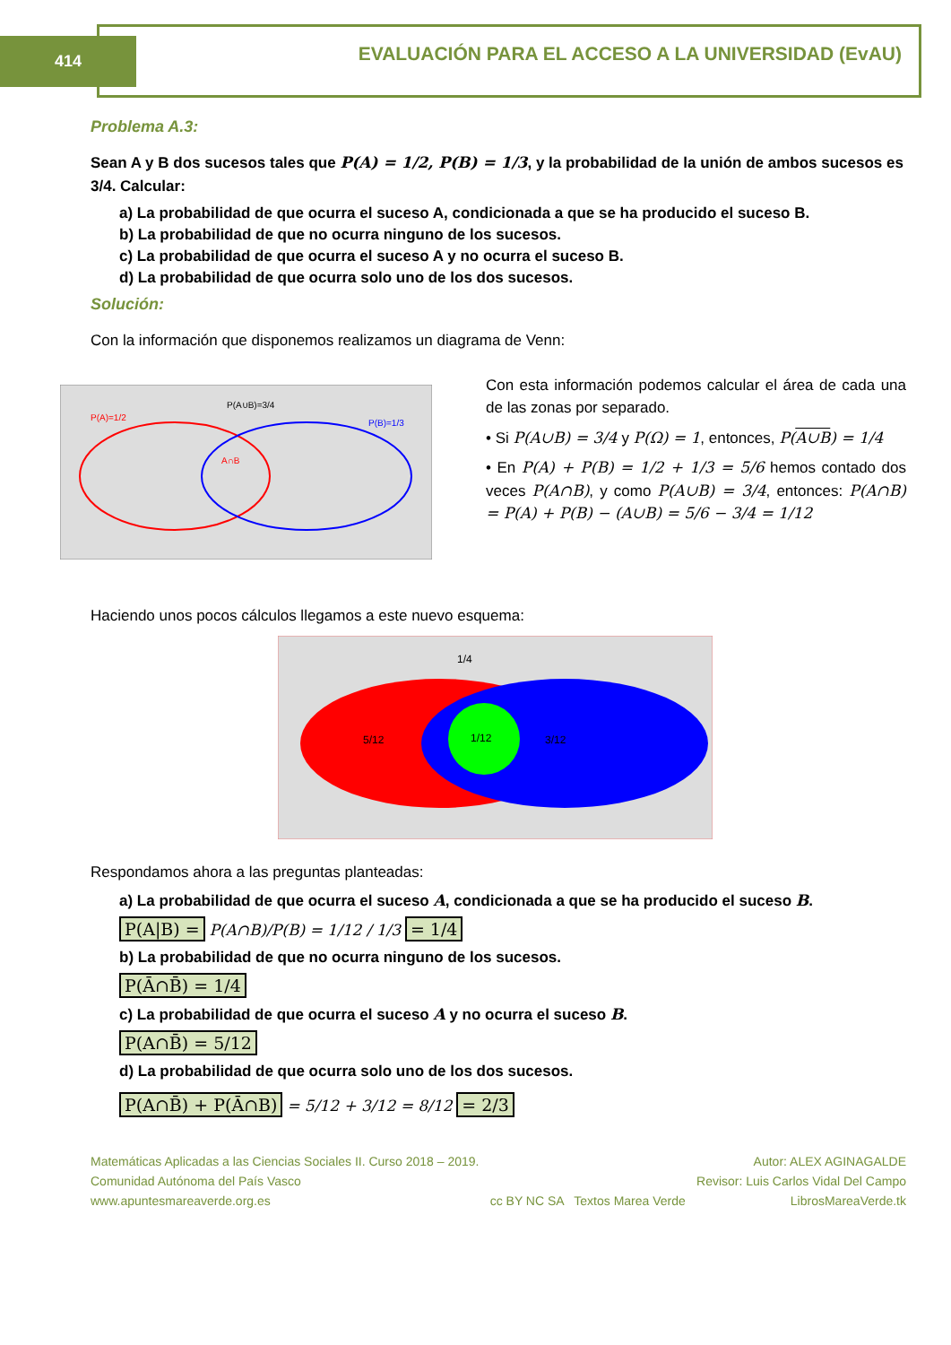414
EVALUACIÓN PARA EL ACCESO A LA UNIVERSIDAD (EvAU)
Problema A.3:
Sean A y B dos sucesos tales que P(A) = 1/2, P(B) = 1/3, y la probabilidad de la unión de ambos sucesos es 3/4. Calcular:
a) La probabilidad de que ocurra el suceso A, condicionada a que se ha producido el suceso B.
b) La probabilidad de que no ocurra ninguno de los sucesos.
c) La probabilidad de que ocurra el suceso A y no ocurra el suceso B.
d) La probabilidad de que ocurra solo uno de los dos sucesos.
Solución:
Con la información que disponemos realizamos un diagrama de Venn:
P(A)=1/2
P(A∪B)=3/4
P(B)=1/3
A∩B
Con esta información podemos calcular el área de cada una de las zonas por separado.
• Si P(A∪B) = 3/4 y P(Ω) = 1, entonces, P(A∪B) = 1/4
• En P(A) + P(B) = 1/2 + 1/3 = 5/6 hemos contado dos veces P(A∩B), y como P(A∪B) = 3/4, entonces: P(A∩B) = P(A) + P(B) − (A∪B) = 5/6 − 3/4 = 1/12
Haciendo unos pocos cálculos llegamos a este nuevo esquema:
1/4
5/12
1/12
3/12
Respondamos ahora a las preguntas planteadas:
a) La probabilidad de que ocurra el suceso A, condicionada a que se ha producido el suceso B.
P(A|B) = P(A∩B)/P(B) = 1/12 / 1/3 = 1/4
b) La probabilidad de que no ocurra ninguno de los sucesos.
P(Ā∩B̄) = 1/4
c) La probabilidad de que ocurra el suceso A y no ocurra el suceso B.
P(A∩B̄) = 5/12
d) La probabilidad de que ocurra solo uno de los dos sucesos.
P(A∩B̄) + P(Ā∩B) = 5/12 + 3/12 = 8/12 = 2/3
Matemáticas Aplicadas a las Ciencias Sociales II. Curso 2018 – 2019.
Comunidad Autónoma del País Vasco
www.apuntesmareaverde.org.es
cc BY NC SA Textos Marea Verde
Autor: ALEX AGINAGALDE
Revisor: Luis Carlos Vidal Del Campo
LibrosMareaVerde.tk